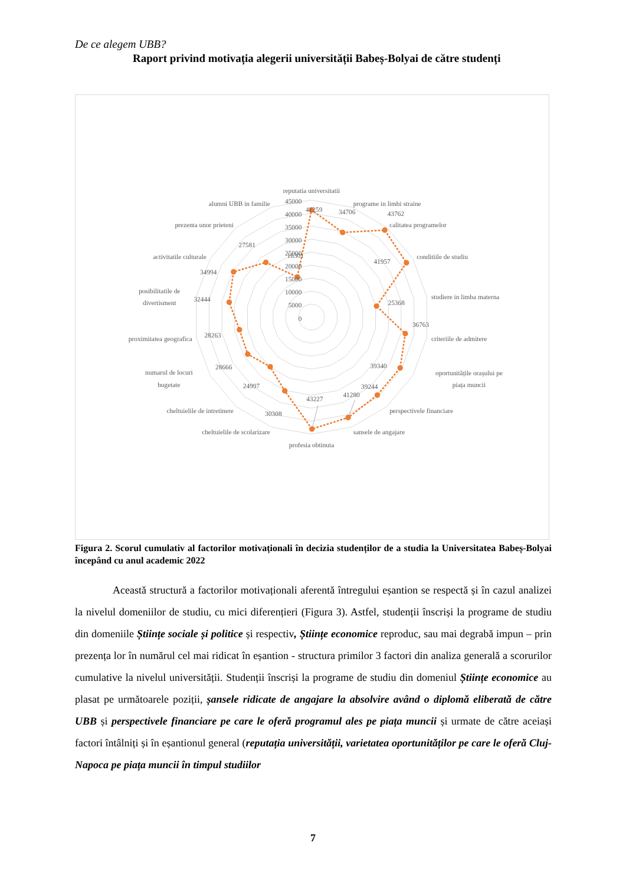De ce alegem UBB?
Raport privind motivația alegerii universității Babeș-Bolyai de către studenți
45000
40000
35000
30000
25000
20000
15000
10000
5000
0
reputatia universitatii
programe in limbi straine
calitatea programelor
conditiile de studiu
studiere in limba materna
criteriile de admitere
oportunitățile orașului pe
piața muncii
perspectivele financiare
sansele de angajare
profesia obtinuta
cheltuielile de scolarizare
cheltuielile de intretinere
numarul de locuri
bugetate
proximitatea geografica
posibilitatile de
divertisment
activitatile culturale
prezenta unor prieteni
alumni UBB in familie
41259
34706
43762
41957
25368
36763
39340
39244
41280
43227
30308
24997
28666
28263
32444
34994
27581
16301
Figura 2. Scorul cumulativ al factorilor motivaționali în decizia studenților de a studia la Universitatea Babeș-Bolyai începând cu anul academic 2022
Această structură a factorilor motivaționali aferentă întregului eșantion se respectă și în cazul analizei la nivelul domeniilor de studiu, cu mici diferențieri (Figura 3). Astfel, studenții înscriși la programe de studiu din domeniile Științe sociale și politice și respectiv, Științe economice reproduc, sau mai degrabă impun – prin prezența lor în numărul cel mai ridicat în eșantion - structura primilor 3 factori din analiza generală a scorurilor cumulative la nivelul universității. Studenții înscriși la programe de studiu din domeniul Științe economice au plasat pe următoarele poziții, șansele ridicate de angajare la absolvire având o diplomă eliberată de către UBB și perspectivele financiare pe care le oferă programul ales pe piața muncii și urmate de către aceiași factori întâlniți și în eșantionul general (reputația universității, varietatea oportunităților pe care le oferă Cluj-Napoca pe piața muncii în timpul studiilor
7